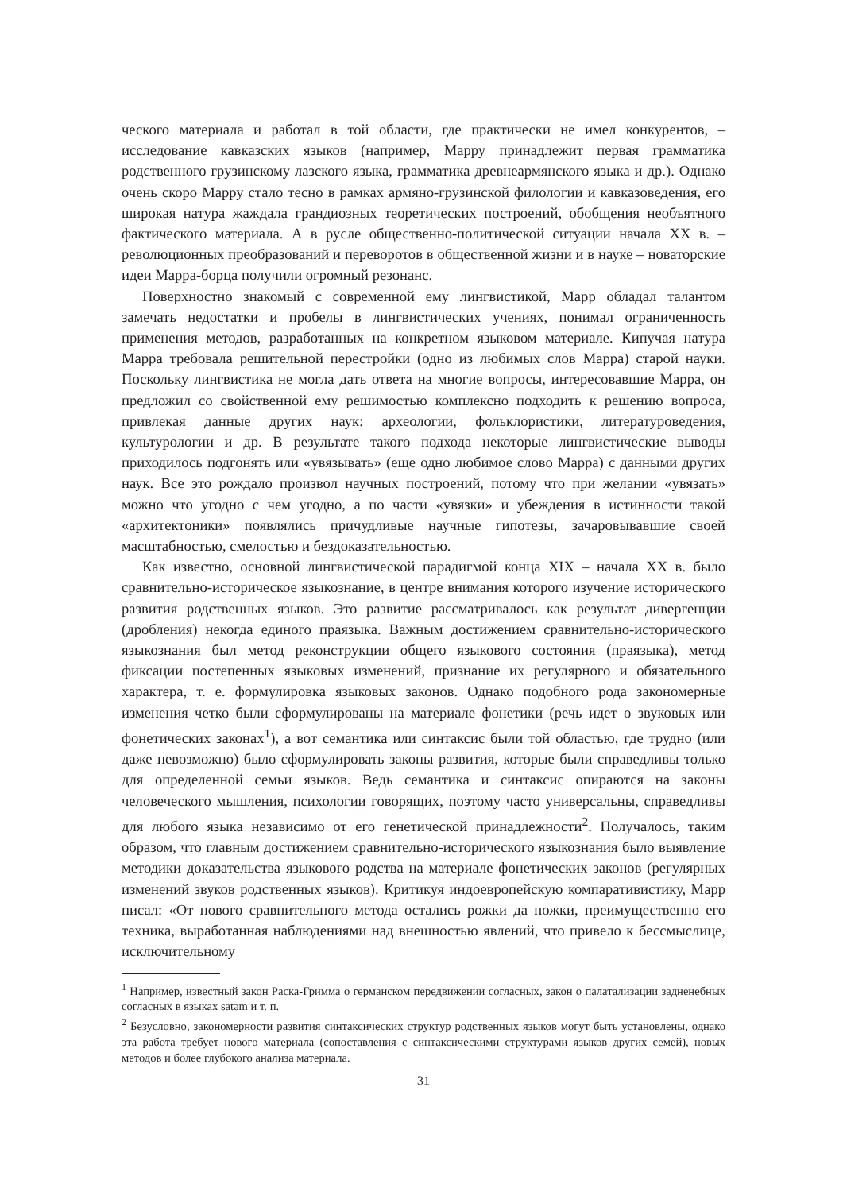ческого материала и работал в той области, где практически не имел конкурентов, – исследование кавказских языков (например, Марру принадлежит первая грамматика родственного грузинскому лазского языка, грамматика древнеармянского языка и др.). Однако очень скоро Марру стало тесно в рамках армяно-грузинской филологии и кавказоведения, его широкая натура жаждала грандиозных теоретических построений, обобщения необъятного фактического материала. А в русле общественно-политической ситуации начала XX в. – революционных преобразований и переворотов в общественной жизни и в науке – новаторские идеи Марра-борца получили огромный резонанс.
Поверхностно знакомый с современной ему лингвистикой, Марр обладал талантом замечать недостатки и пробелы в лингвистических учениях, понимал ограниченность применения методов, разработанных на конкретном языковом материале. Кипучая натура Марра требовала решительной перестройки (одно из любимых слов Марра) старой науки. Поскольку лингвистика не могла дать ответа на многие вопросы, интересовавшие Марра, он предложил со свойственной ему решимостью комплексно подходить к решению вопроса, привлекая данные других наук: археологии, фольклористики, литературоведения, культурологии и др. В результате такого подхода некоторые лингвистические выводы приходилось подгонять или «увязывать» (еще одно любимое слово Марра) с данными других наук. Все это рождало произвол научных построений, потому что при желании «увязать» можно что угодно с чем угодно, а по части «увязки» и убеждения в истинности такой «архитектоники» появлялись причудливые научные гипотезы, зачаровывавшие своей масштабностью, смелостью и бездоказательностью.
Как известно, основной лингвистической парадигмой конца XIX – начала XX в. было сравнительно-историческое языкознание, в центре внимания которого изучение исторического развития родственных языков. Это развитие рассматривалось как результат дивергенции (дробления) некогда единого праязыка. Важным достижением сравнительно-исторического языкознания был метод реконструкции общего языкового состояния (праязыка), метод фиксации постепенных языковых изменений, признание их регулярного и обязательного характера, т. е. формулировка языковых законов. Однако подобного рода закономерные изменения четко были сформулированы на материале фонетики (речь идет о звуковых или фонетических законах<sup>1</sup>), а вот семантика или синтаксис были той областью, где трудно (или даже невозможно) было сформулировать законы развития, которые были справедливы только для определенной семьи языков. Ведь семантика и синтаксис опираются на законы человеческого мышления, психологии говорящих, поэтому часто универсальны, справедливы для любого языка независимо от его генетической принадлежности<sup>2</sup>. Получалось, таким образом, что главным достижением сравнительно-исторического языкознания было выявление методики доказательства языкового родства на материале фонетических законов (регулярных изменений звуков родственных языков). Критикуя индоевропейскую компаративистику, Марр писал: «От нового сравнительного метода остались рожки да ножки, преимущественно его техника, выработанная наблюдениями над внешностью явлений, что привело к бессмыслице, исключительному
<sup>1</sup> Например, известный закон Раска-Гримма о германском передвижении согласных, закон о палатализации задненебных согласных в языках satəm и т. п.
<sup>2</sup> Безусловно, закономерности развития синтаксических структур родственных языков могут быть установлены, однако эта работа требует нового материала (сопоставления с синтаксическими структурами языков других семей), новых методов и более глубокого анализа материала.
31